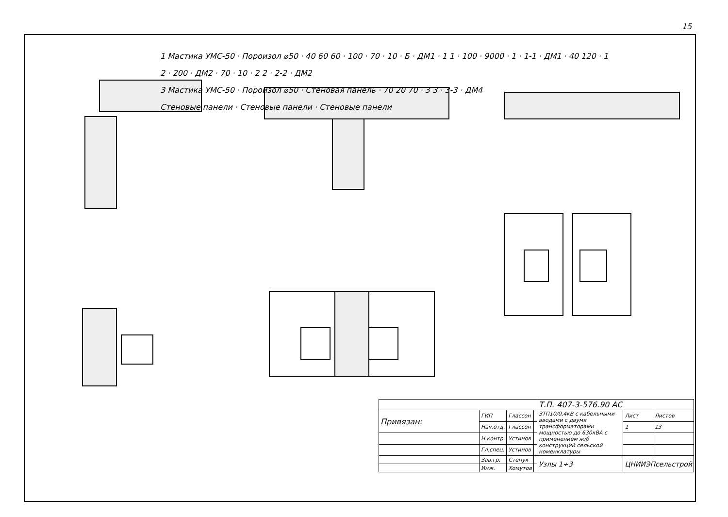15
1 Мастика УМС-50 · Пороизол ⌀50 · 40 60 60 · 100 · 70 · 10 · Б · ДМ1 · 1 1 · 100 · 9000 · 1 · 1-1 · ДМ1 · 40 120 · 1
2 · 200 · ДМ2 · 70 · 10 · 2 2 · 2-2 · ДМ2
3 Мастика УМС-50 · Пороизол ⌀50 · Стеновая панель · 70 20 70 · 3 3 · 3-3 · ДМ4
Стеновые панели · Стеновые панели · Стеновые панели
| | | | | Т.П. 407-3-576.90 АС | | |
| Привязан: | ГИП | Глассон | | ЗТП10/0,4кВ с кабельными вводами с двумя трансформаторами мощностью до 630кВА с применением ж/б конструкций сельской номенклатуры | Лист | Листов |
| | Нач.отд. | Глассон | | | 1 | 13 |
| | Н.контр. | Устинов | | | | |
| | Гл.спец. | Устинов | | | | |
| | Зав.гр. | Степук | | Узлы 1÷3 | ЦНИИЭПсельстрой | |
| | Инж. | Хомутов | | | | |